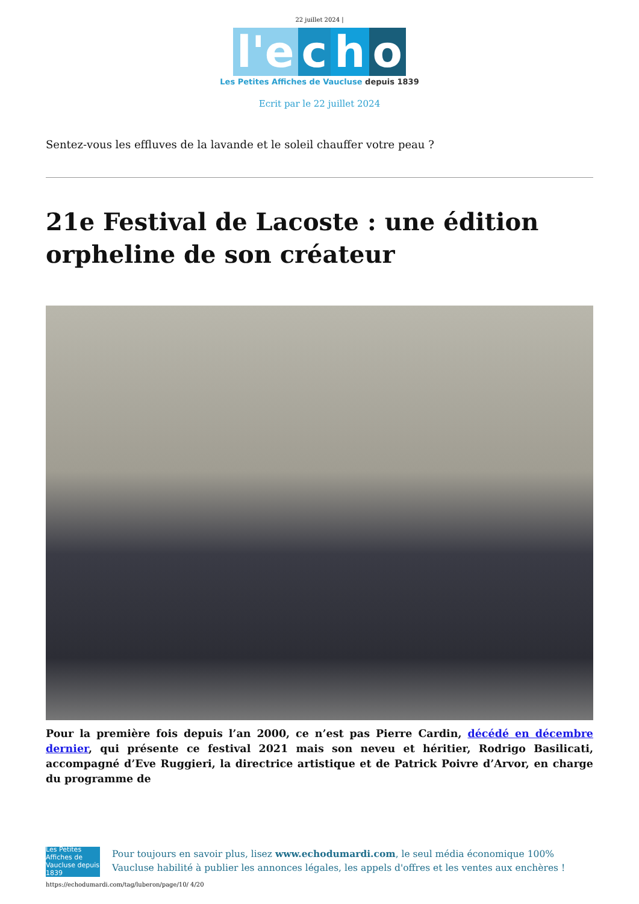22 juillet 2024 |
l'e c h o
Les Petites Affiches de Vaucluse depuis 1839
Ecrit par le 22 juillet 2024
Sentez-vous les effluves de la lavande et le soleil chauffer votre peau ?
21e Festival de Lacoste : une édition orpheline de son créateur
Pour la première fois depuis l’an 2000, ce n’est pas Pierre Cardin, décédé en décembre dernier, qui présente ce festival 2021 mais son neveu et héritier, Rodrigo Basilicati, accompagné d’Eve Ruggieri, la directrice artistique et de Patrick Poivre d’Arvor, en charge du programme de
Les Petites Affiches de Vaucluse depuis 1839
Pour toujours en savoir plus, lisez www.echodumardi.com, le seul média économique 100% Vaucluse habilité à publier les annonces légales, les appels d'offres et les ventes aux enchères !
https://echodumardi.com/tag/luberon/page/10/ 4/20